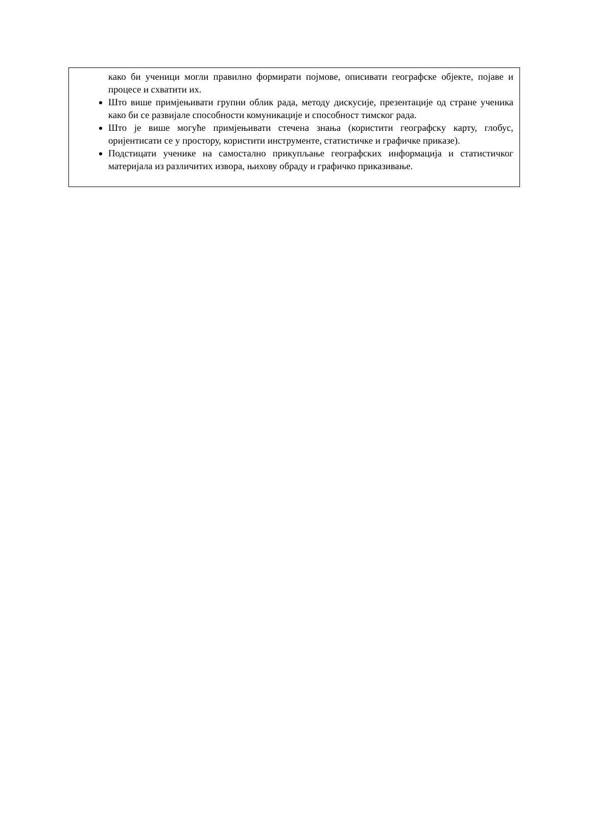како би ученици могли правилно формирати појмове, описивати географске објекте, појаве и процесе и схватити их.
Што више примјењивати групни облик рада, методу дискусије, презентације од стране ученика како би се развијале способности комуникације и способност тимског рада.
Што је више могуће примјењивати стечена знања (користити географску карту, глобус, оријентисати се у простору, користити инструменте, статистичке и графичке приказе).
Подстицати ученике на самостално прикупљање географских информација и статистичког материјала из различитих извора, њихову обраду и графичко приказивање.